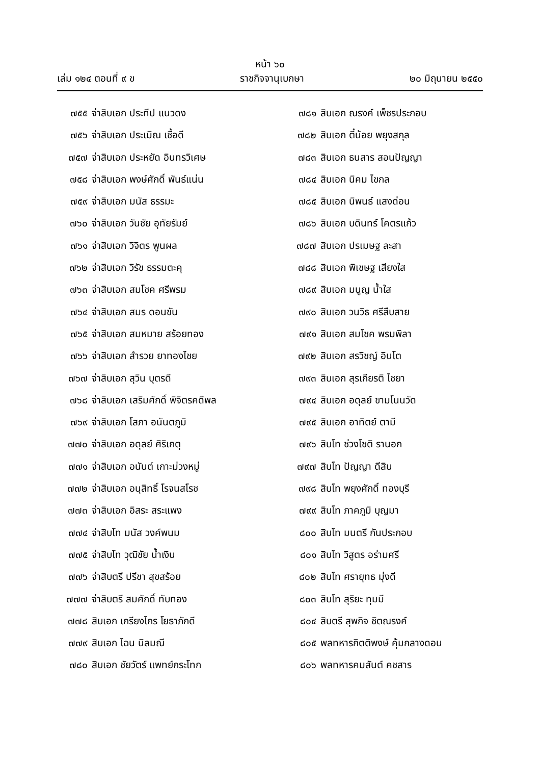หน้า ๖๐
เล่ม ๑๒๔ ตอนที่ ๙ ข ราชกิจจานุเบกษา ๒๐ มิถุนายน ๒๕๕๐
๗๕๕ จ่าสิบเอก ประทีป แนวดง
๗๕๖ จ่าสิบเอก ประเมิณ เชื้อดี
๗๕๗ จ่าสิบเอก ประหยัด อินทรวิเศษ
๗๕๘ จ่าสิบเอก พงษ์ศักดิ์ พันธ์แน่น
๗๕๙ จ่าสิบเอก มนัส ธรรมะ
๗๖๐ จ่าสิบเอก วันชัย อุทัยรัมย์
๗๖๑ จ่าสิบเอก วิจิตร พูนผล
๗๖๒ จ่าสิบเอก วิรัช ธรรมตะคุ
๗๖๓ จ่าสิบเอก สมโชค ศรีพรม
๗๖๔ จ่าสิบเอก สมร ดอนขัน
๗๖๕ จ่าสิบเอก สมหมาย สร้อยทอง
๗๖๖ จ่าสิบเอก สำรวย ยาทองไชย
๗๖๗ จ่าสิบเอก สุวิน บุตรดี
๗๖๘ จ่าสิบเอก เสริมศักดิ์ พิจิตรคดีพล
๗๖๙ จ่าสิบเอก โสภา อนันตภูมิ
๗๗๐ จ่าสิบเอก อดุลย์ ศิริเกตุ
๗๗๑ จ่าสิบเอก อนันต์ เกาะม่วงหมู่
๗๗๒ จ่าสิบเอก อนุสิทธิ์ โรจนสโรช
๗๗๓ จ่าสิบเอก อิสระ สระแพง
๗๗๔ จ่าสิบโท มนัส วงค์พนม
๗๗๕ จ่าสิบโท วุฒิชัย น้ำเงิน
๗๗๖ จ่าสิบตรี ปรีชา สุขสร้อย
๗๗๗ จ่าสิบตรี สมศักดิ์ ทับทอง
๗๗๘ สิบเอก เกรียงไกร โยธาภักดี
๗๗๙ สิบเอก ไฉน นิลมณี
๗๘๐ สิบเอก ชัยวัตร์ แพทย์กระโทก
๗๘๑ สิบเอก ณรงค์ เพ็ชรประกอบ
๗๘๒ สิบเอก ตี๋น้อย พยุงสกุล
๗๘๓ สิบเอก ธนสาร สอนปัญญา
๗๘๔ สิบเอก นิคม ไขกล
๗๘๕ สิบเอก นิพนธ์ แสงด่อน
๗๘๖ สิบเอก บดินทร์ โคตรแก้ว
๗๘๗ สิบเอก ปรเมษฐ ละสา
๗๘๘ สิบเอก พิเชษฐ เสียงใส
๗๘๙ สิบเอก มนูญ น้ำใส
๗๙๐ สิบเอก วนวิธ ศรีสืบสาย
๗๙๑ สิบเอก สมโชค พรมพิลา
๗๙๒ สิบเอก สรวิชญ์ อินโต
๗๙๓ สิบเอก สุรเกียรติ ไชยา
๗๙๔ สิบเอก อดุลย์ ขามโนนวัด
๗๙๕ สิบเอก อาทิตย์ ตามี
๗๙๖ สิบโท ช่วงโชติ รานอก
๗๙๗ สิบโท ปัญญา ดีสิน
๗๙๘ สิบโท พยุงศักดิ์ ทองบุรี
๗๙๙ สิบโท ภาคภูมิ บุญมา
๘๐๐ สิบโท มนตรี กันประกอบ
๘๐๑ สิบโท วิสูตร อร่ามศรี
๘๐๒ สิบโท ศรายุทธ มุ่งดี
๘๐๓ สิบโท สุริยะ ทุมมี
๘๐๔ สิบตรี สุพกิจ ชิตณรงค์
๘๐๕ พลทหารกิตติพงษ์ คุ้มกลางดอน
๘๐๖ พลทหารคมสันต์ คชสาร